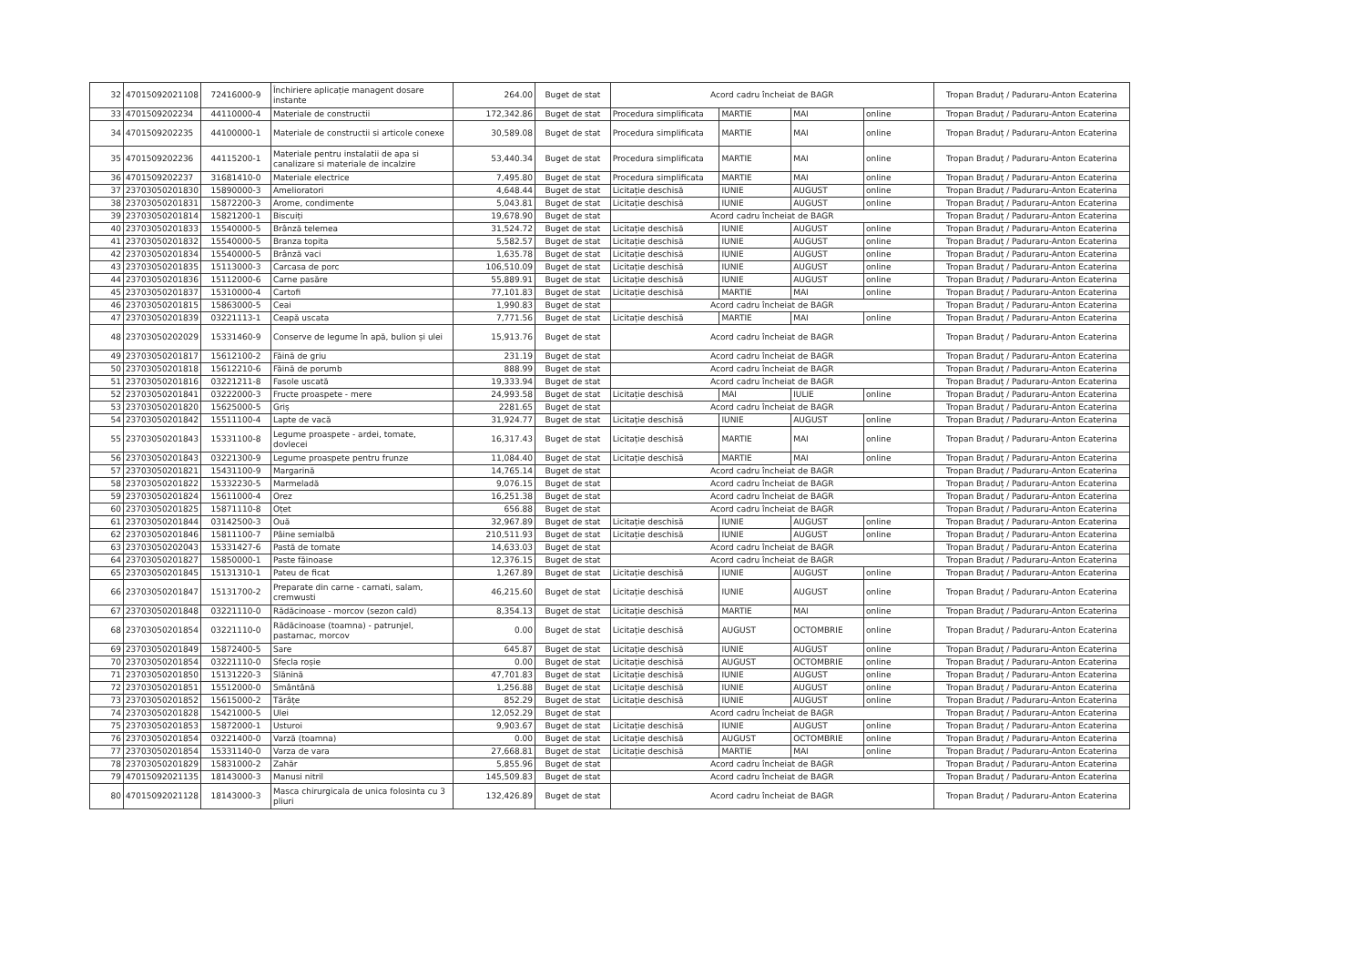| 32 | 47015092021108 | 72416000-9 | Închiriere aplicație managent dosare instante | 264.00 | Buget de stat | Acord cadru încheiat de BAGR | | | | Tropan Braduț / Paduraru-Anton Ecaterina |
| 33 | 4701509202234 | 44110000-4 | Materiale de constructii | 172,342.86 | Buget de stat | Procedura simplificata | MARTIE | MAI | online | Tropan Braduț / Paduraru-Anton Ecaterina |
| 34 | 4701509202235 | 44100000-1 | Materiale de constructii si articole conexe | 30,589.08 | Buget de stat | Procedura simplificata | MARTIE | MAI | online | Tropan Braduț / Paduraru-Anton Ecaterina |
| 35 | 4701509202236 | 44115200-1 | Materiale pentru instalatii de apa si canalizare si materiale de incalzire | 53,440.34 | Buget de stat | Procedura simplificata | MARTIE | MAI | online | Tropan Braduț / Paduraru-Anton Ecaterina |
| 36 | 4701509202237 | 31681410-0 | Materiale electrice | 7,495.80 | Buget de stat | Procedura simplificata | MARTIE | MAI | online | Tropan Braduț / Paduraru-Anton Ecaterina |
| 37 | 23703050201830 | 15890000-3 | Amelioratori | 4,648.44 | Buget de stat | Licitație deschisă | IUNIE | AUGUST | online | Tropan Braduț / Paduraru-Anton Ecaterina |
| 38 | 23703050201831 | 15872200-3 | Arome, condimente | 5,043.81 | Buget de stat | Licitație deschisă | IUNIE | AUGUST | online | Tropan Braduț / Paduraru-Anton Ecaterina |
| 39 | 23703050201814 | 15821200-1 | Biscuiți | 19,678.90 | Buget de stat | Acord cadru încheiat de BAGR | | | | Tropan Braduț / Paduraru-Anton Ecaterina |
| 40 | 23703050201833 | 15540000-5 | Brânză telemea | 31,524.72 | Buget de stat | Licitație deschisă | IUNIE | AUGUST | online | Tropan Braduț / Paduraru-Anton Ecaterina |
| 41 | 23703050201832 | 15540000-5 | Branza topita | 5,582.57 | Buget de stat | Licitație deschisă | IUNIE | AUGUST | online | Tropan Braduț / Paduraru-Anton Ecaterina |
| 42 | 23703050201834 | 15540000-5 | Brânză vaci | 1,635.78 | Buget de stat | Licitație deschisă | IUNIE | AUGUST | online | Tropan Braduț / Paduraru-Anton Ecaterina |
| 43 | 23703050201835 | 15113000-3 | Carcasa de porc | 106,510.09 | Buget de stat | Licitație deschisă | IUNIE | AUGUST | online | Tropan Braduț / Paduraru-Anton Ecaterina |
| 44 | 23703050201836 | 15112000-6 | Carne pasăre | 55,889.91 | Buget de stat | Licitație deschisă | IUNIE | AUGUST | online | Tropan Braduț / Paduraru-Anton Ecaterina |
| 45 | 23703050201837 | 15310000-4 | Cartofi | 77,101.83 | Buget de stat | Licitație deschisă | MARTIE | MAI | online | Tropan Braduț / Paduraru-Anton Ecaterina |
| 46 | 23703050201815 | 15863000-5 | Ceai | 1,990.83 | Buget de stat | Acord cadru încheiat de BAGR | | | | Tropan Braduț / Paduraru-Anton Ecaterina |
| 47 | 23703050201839 | 03221113-1 | Ceapă uscata | 7,771.56 | Buget de stat | Licitație deschisă | MARTIE | MAI | online | Tropan Braduț / Paduraru-Anton Ecaterina |
| 48 | 23703050202029 | 15331460-9 | Conserve de legume în apă, bulion și ulei | 15,913.76 | Buget de stat | Acord cadru încheiat de BAGR | | | | Tropan Braduț / Paduraru-Anton Ecaterina |
| 49 | 23703050201817 | 15612100-2 | Făină de griu | 231.19 | Buget de stat | Acord cadru încheiat de BAGR | | | | Tropan Braduț / Paduraru-Anton Ecaterina |
| 50 | 23703050201818 | 15612210-6 | Făină de porumb | 888.99 | Buget de stat | Acord cadru încheiat de BAGR | | | | Tropan Braduț / Paduraru-Anton Ecaterina |
| 51 | 23703050201816 | 03221211-8 | Fasole uscată | 19,333.94 | Buget de stat | Acord cadru încheiat de BAGR | | | | Tropan Braduț / Paduraru-Anton Ecaterina |
| 52 | 23703050201841 | 03222000-3 | Fructe proaspete - mere | 24,993.58 | Buget de stat | Licitație deschisă | MAI | IULIE | online | Tropan Braduț / Paduraru-Anton Ecaterina |
| 53 | 23703050201820 | 15625000-5 | Griș | 2281.65 | Buget de stat | Acord cadru încheiat de BAGR | | | | Tropan Braduț / Paduraru-Anton Ecaterina |
| 54 | 23703050201842 | 15511100-4 | Lapte de vacă | 31,924.77 | Buget de stat | Licitație deschisă | IUNIE | AUGUST | online | Tropan Braduț / Paduraru-Anton Ecaterina |
| 55 | 23703050201843 | 15331100-8 | Legume proaspete - ardei, tomate, dovlecei | 16,317.43 | Buget de stat | Licitație deschisă | MARTIE | MAI | online | Tropan Braduț / Paduraru-Anton Ecaterina |
| 56 | 23703050201843 | 03221300-9 | Legume proaspete pentru frunze | 11,084.40 | Buget de stat | Licitație deschisă | MARTIE | MAI | online | Tropan Braduț / Paduraru-Anton Ecaterina |
| 57 | 23703050201821 | 15431100-9 | Margarină | 14,765.14 | Buget de stat | Acord cadru încheiat de BAGR | | | | Tropan Braduț / Paduraru-Anton Ecaterina |
| 58 | 23703050201822 | 15332230-5 | Marmeladă | 9,076.15 | Buget de stat | Acord cadru încheiat de BAGR | | | | Tropan Braduț / Paduraru-Anton Ecaterina |
| 59 | 23703050201824 | 15611000-4 | Orez | 16,251.38 | Buget de stat | Acord cadru încheiat de BAGR | | | | Tropan Braduț / Paduraru-Anton Ecaterina |
| 60 | 23703050201825 | 15871110-8 | Oțet | 656.88 | Buget de stat | Acord cadru încheiat de BAGR | | | | Tropan Braduț / Paduraru-Anton Ecaterina |
| 61 | 23703050201844 | 03142500-3 | Ouă | 32,967.89 | Buget de stat | Licitație deschisă | IUNIE | AUGUST | online | Tropan Braduț / Paduraru-Anton Ecaterina |
| 62 | 23703050201846 | 15811100-7 | Pâine semialbă | 210,511.93 | Buget de stat | Licitație deschisă | IUNIE | AUGUST | online | Tropan Braduț / Paduraru-Anton Ecaterina |
| 63 | 23703050202043 | 15331427-6 | Pastă de tomate | 14,633.03 | Buget de stat | Acord cadru încheiat de BAGR | | | | Tropan Braduț / Paduraru-Anton Ecaterina |
| 64 | 23703050201827 | 15850000-1 | Paste făinoase | 12,376.15 | Buget de stat | Acord cadru încheiat de BAGR | | | | Tropan Braduț / Paduraru-Anton Ecaterina |
| 65 | 23703050201845 | 15131310-1 | Pateu de ficat | 1,267.89 | Buget de stat | Licitație deschisă | IUNIE | AUGUST | online | Tropan Braduț / Paduraru-Anton Ecaterina |
| 66 | 23703050201847 | 15131700-2 | Preparate din carne - carnati, salam, cremwusti | 46,215.60 | Buget de stat | Licitație deschisă | IUNIE | AUGUST | online | Tropan Braduț / Paduraru-Anton Ecaterina |
| 67 | 23703050201848 | 03221110-0 | Rădăcinoase - morcov (sezon cald) | 8,354.13 | Buget de stat | Licitație deschisă | MARTIE | MAI | online | Tropan Braduț / Paduraru-Anton Ecaterina |
| 68 | 23703050201854 | 03221110-0 | Rădăcinoase (toamna) - patrunjel, pastarnac, morcov | 0.00 | Buget de stat | Licitație deschisă | AUGUST | OCTOMBRIE | online | Tropan Braduț / Paduraru-Anton Ecaterina |
| 69 | 23703050201849 | 15872400-5 | Sare | 645.87 | Buget de stat | Licitație deschisă | IUNIE | AUGUST | online | Tropan Braduț / Paduraru-Anton Ecaterina |
| 70 | 23703050201854 | 03221110-0 | Sfecla roșie | 0.00 | Buget de stat | Licitație deschisă | AUGUST | OCTOMBRIE | online | Tropan Braduț / Paduraru-Anton Ecaterina |
| 71 | 23703050201850 | 15131220-3 | Slănină | 47,701.83 | Buget de stat | Licitație deschisă | IUNIE | AUGUST | online | Tropan Braduț / Paduraru-Anton Ecaterina |
| 72 | 23703050201851 | 15512000-0 | Smântână | 1,256.88 | Buget de stat | Licitație deschisă | IUNIE | AUGUST | online | Tropan Braduț / Paduraru-Anton Ecaterina |
| 73 | 23703050201852 | 15615000-2 | Tărâțe | 852.29 | Buget de stat | Licitație deschisă | IUNIE | AUGUST | online | Tropan Braduț / Paduraru-Anton Ecaterina |
| 74 | 23703050201828 | 15421000-5 | Ulei | 12,052.29 | Buget de stat | Acord cadru încheiat de BAGR | | | | Tropan Braduț / Paduraru-Anton Ecaterina |
| 75 | 23703050201853 | 15872000-1 | Usturoi | 9,903.67 | Buget de stat | Licitație deschisă | IUNIE | AUGUST | online | Tropan Braduț / Paduraru-Anton Ecaterina |
| 76 | 23703050201854 | 03221400-0 | Varză (toamna) | 0.00 | Buget de stat | Licitație deschisă | AUGUST | OCTOMBRIE | online | Tropan Braduț / Paduraru-Anton Ecaterina |
| 77 | 23703050201854 | 15331140-0 | Varza de vara | 27,668.81 | Buget de stat | Licitație deschisă | MARTIE | MAI | online | Tropan Braduț / Paduraru-Anton Ecaterina |
| 78 | 23703050201829 | 15831000-2 | Zahăr | 5,855.96 | Buget de stat | Acord cadru încheiat de BAGR | | | | Tropan Braduț / Paduraru-Anton Ecaterina |
| 79 | 47015092021135 | 18143000-3 | Manusi nitril | 145,509.83 | Buget de stat | Acord cadru încheiat de BAGR | | | | Tropan Braduț / Paduraru-Anton Ecaterina |
| 80 | 47015092021128 | 18143000-3 | Masca chirurgicala de unica folosinta cu 3 pliuri | 132,426.89 | Buget de stat | Acord cadru încheiat de BAGR | | | | Tropan Braduț / Paduraru-Anton Ecaterina |